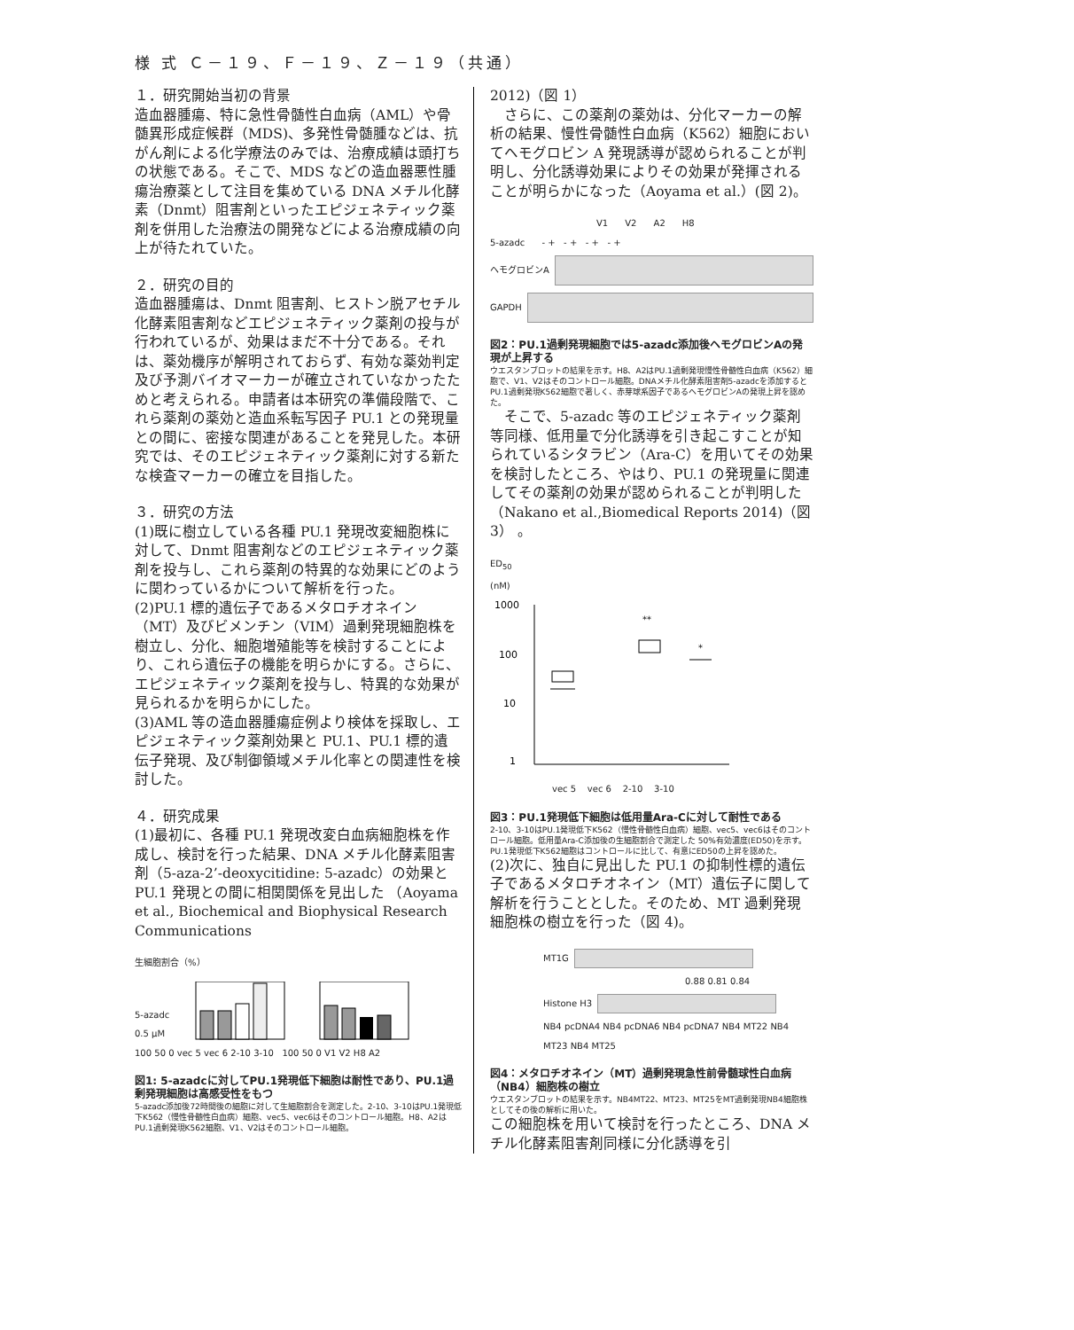様 式 Ｃ－１９、Ｆ－１９、Ｚ－１９（共通）
１．研究開始当初の背景
造血器腫瘍、特に急性骨髄性白血病（AML）や骨髄異形成症候群（MDS)、多発性骨髄腫などは、抗がん剤による化学療法のみでは、治療成績は頭打ちの状態である。そこで、MDS などの造血器悪性腫瘍治療薬として注目を集めている DNA メチル化酵素（Dnmt）阻害剤といったエピジェネティック薬剤を併用した治療法の開発などによる治療成績の向上が待たれていた。
２．研究の目的
造血器腫瘍は、Dnmt 阻害剤、ヒストン脱アセチル化酵素阻害剤などエピジェネティック薬剤の投与が行われているが、効果はまだ不十分である。それは、薬効機序が解明されておらず、有効な薬効判定及び予測バイオマーカーが確立されていなかったためと考えられる。申請者は本研究の準備段階で、これら薬剤の薬効と造血系転写因子 PU.1 との発現量との間に、密接な関連があることを発見した。本研究では、そのエピジェネティック薬剤に対する新たな検査マーカーの確立を目指した。
３．研究の方法
(1)既に樹立している各種 PU.1 発現改変細胞株に対して、Dnmt 阻害剤などのエピジェネティック薬剤を投与し、これら薬剤の特異的な効果にどのように関わっているかについて解析を行った。
(2)PU.1 標的遺伝子であるメタロチオネイン（MT）及びビメンチン（VIM）過剰発現細胞株を樹立し、分化、細胞増殖能等を検討することにより、これら遺伝子の機能を明らかにする。さらに、エピジェネティック薬剤を投与し、特異的な効果が見られるかを明らかにした。
(3)AML 等の造血器腫瘍症例より検体を採取し、エピジェネティック薬剤効果と PU.1、PU.1 標的遺伝子発現、及び制御領域メチル化率との関連性を検討した。
４．研究成果
(1)最初に、各種 PU.1 発現改変白血病細胞株を作成し、検討を行った結果、DNA メチル化酵素阻害剤（5-aza-2’-deoxycitidine: 5-azadc）の効果と PU.1 発現との間に相関関係を見出した （Aoyama et al., Biochemical and Biophysical Research Communications
生細胞割合（%）
5-azadc
0.5 μM
100 50 0 vec 5 vec 6 2-10 3-10 100 50 0 V1 V2 H8 A2
図1: 5-azadcに対してPU.1発現低下細胞は耐性であり、PU.1過剰発現細胞は高感受性をもつ
5-azadc添加後72時間後の細胞に対して生細胞割合を測定した。2-10、3-10はPU.1発現低下K562（慢性骨髄性白血病）細胞、vec5、vec6はそのコントロール細胞。H8、A2はPU.1過剰発現K562細胞、V1、V2はそのコントロール細胞。
2012)（図 1）
　さらに、この薬剤の薬効は、分化マーカーの解析の結果、慢性骨髄性白血病（K562）細胞においてヘモグロビン A 発現誘導が認められることが判明し、分化誘導効果によりその効果が発揮されることが明らかになった（Aoyama et al.）(図 2)。
V1 V2 A2 H8
5-azadc - + - + - + - +
ヘモグロビンA
GAPDH
図2：PU.1過剰発現細胞では5-azadc添加後ヘモグロビンAの発現が上昇する
ウエスタンブロットの結果を示す。H8、A2はPU.1過剰発現慢性骨髄性白血病（K562）細胞で、V1、V2はそのコントロール細胞。DNAメチル化酵素阻害剤5-azadcを添加するとPU.1過剰発現K562細胞で著しく、赤芽球系因子であるヘモグロビンAの発現上昇を認めた。
　そこで、5-azadc 等のエピジェネティック薬剤等同様、低用量で分化誘導を引き起こすことが知られているシタラビン（Ara-C）を用いてその効果を検討したところ、やはり、PU.1 の発現量に関連してその薬剤の効果が認められることが判明した（Nakano et al.,Biomedical Reports 2014)（図 3） 。
ED<sub>50</sub>
(nM)
1000
100
10
1
**
*
vec 5 vec 6 2-10 3-10
図3：PU.1発現低下細胞は低用量Ara-Cに対して耐性である
2-10、3-10はPU.1発現低下K562（慢性骨髄性白血病）細胞、vec5、vec6はそのコントロール細胞。低用量Ara-C添加後の生細胞割合で測定した 50%有効濃度(ED50)を示す。PU.1発現低下K562細胞はコントロールに比して、有意にED50の上昇を認めた。
(2)次に、独自に見出した PU.1 の抑制性標的遺伝子であるメタロチオネイン（MT）遺伝子に関して解析を行うこととした。そのため、MT 過剰発現細胞株の樹立を行った（図 4)。
MT1G
0.88 0.81 0.84
Histone H3
NB4 pcDNA4 NB4 pcDNA6 NB4 pcDNA7 NB4 MT22 NB4 MT23 NB4 MT25
図4：メタロチオネイン（MT）過剰発現急性前骨髄球性白血病（NB4）細胞株の樹立
ウエスタンブロットの結果を示す。NB4MT22、MT23、MT25をMT過剰発現NB4細胞株としてその後の解析に用いた。
この細胞株を用いて検討を行ったところ、DNA メチル化酵素阻害剤同様に分化誘導を引